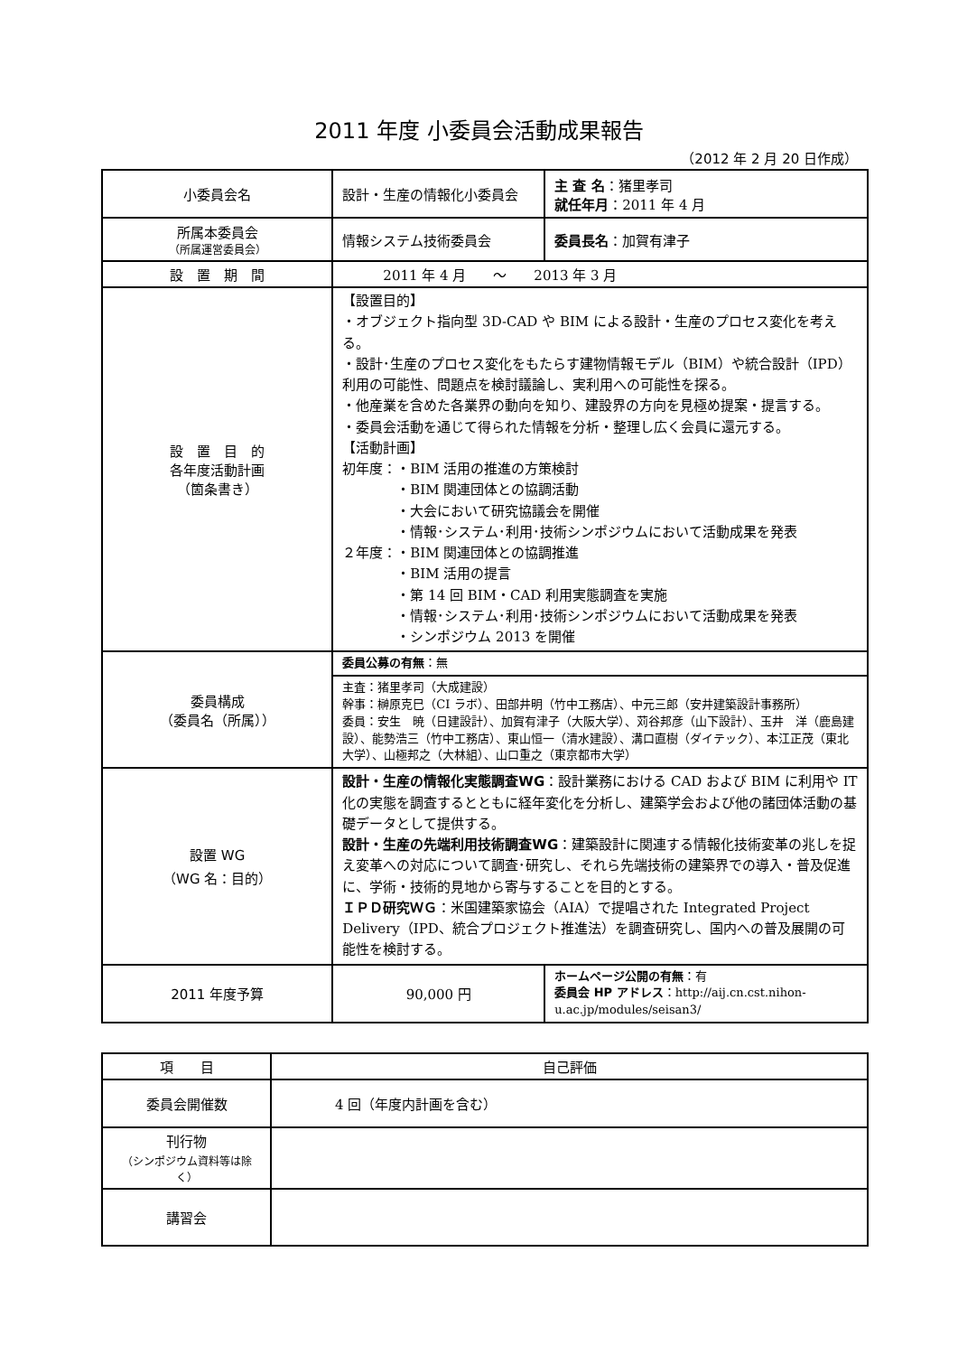2011 年度 小委員会活動成果報告
（2012 年 2 月 20 日作成）
| 小委員会名 | 設計・生産の情報化小委員会 | 主 査 名 ：猪里孝司 就任年月 ：2011 年 4 月 |
| 所属本委員会 （所属運営委員会） | 情報システム技術委員会 | 委員長名 ：加賀有津子 |
| 設 置 期 間 | 2011 年 4 月 ～ 2013 年 3 月 | |
| 設 置 目 的 各年度活動計画 （箇条書き） | 【設置目的】 ・オブジェクト指向型 3D-CAD や BIM による設計・生産のプロセス変化を考える。 ・設計･生産のプロセス変化をもたらす建物情報モデル（BIM）や統合設計（IPD）利用の可能性、問題点を検討議論し、実利用への可能性を探る。 ・他産業を含めた各業界の動向を知り、建設界の方向を見極め提案・提言する。 ・委員会活動を通じて得られた情報を分析・整理し広く会員に還元する。 【活動計画】 初年度：・BIM 活用の推進の方策検討 ・BIM 関連団体との協調活動 ・大会において研究協議会を開催 ・情報･システム･利用･技術シンポジウムにおいて活動成果を発表 ２年度：・BIM 関連団体との協調推進 ・BIM 活用の提言 ・第 14 回 BIM・CAD 利用実態調査を実施 ・情報･システム･利用･技術シンポジウムにおいて活動成果を発表 ・シンポジウム 2013 を開催 | |
| 委員構成 （委員名（所属）） | 委員公募の有無 ：無 | |
| | 主査：猪里孝司（大成建設） 幹事：榊原克巳（CI ラボ）、田部井明（竹中工務店）、中元三郎（安井建築設計事務所） 委員：安生 暁（日建設計）、加賀有津子（大阪大学）、苅谷邦彦（山下設計）、玉井 洋（鹿島建設）、能勢浩三（竹中工務店）、東山恒一（清水建設）、溝口直樹（ダイテック）、本江正茂（東北大学）、山極邦之（大林組）、山口重之（東京都市大学） | |
| 設置 WG （WG 名：目的） | 設計・生産の情報化実態調査WG ：設計業務における CAD および BIM に利用や IT 化の実態を調査するとともに経年変化を分析し、建築学会および他の諸団体活動の基礎データとして提供する。 設計・生産の先端利用技術調査WG ：建築設計に関連する情報化技術変革の兆しを捉え変革への対応について調査･研究し、それら先端技術の建築界での導入・普及促進に、学術・技術的見地から寄与することを目的とする。 ＩＰＤ研究ＷＧ ：米国建築家協会（AIA）で提唱された Integrated Project Delivery（IPD、統合プロジェクト推進法）を調査研究し、国内への普及展開の可能性を検討する。 | |
| 2011 年度予算 | 90,000 円 | ホームページ公開の有無 ：有 委員会 HP アドレス ：http://aij.cn.cst.nihon-u.ac.jp/modules/seisan3/ |
| 項 目 | 自己評価 |
| 委員会開催数 | 4 回（年度内計画を含む） |
| 刊行物 （シンポジウム資料等は除く） | |
| 講習会 | |